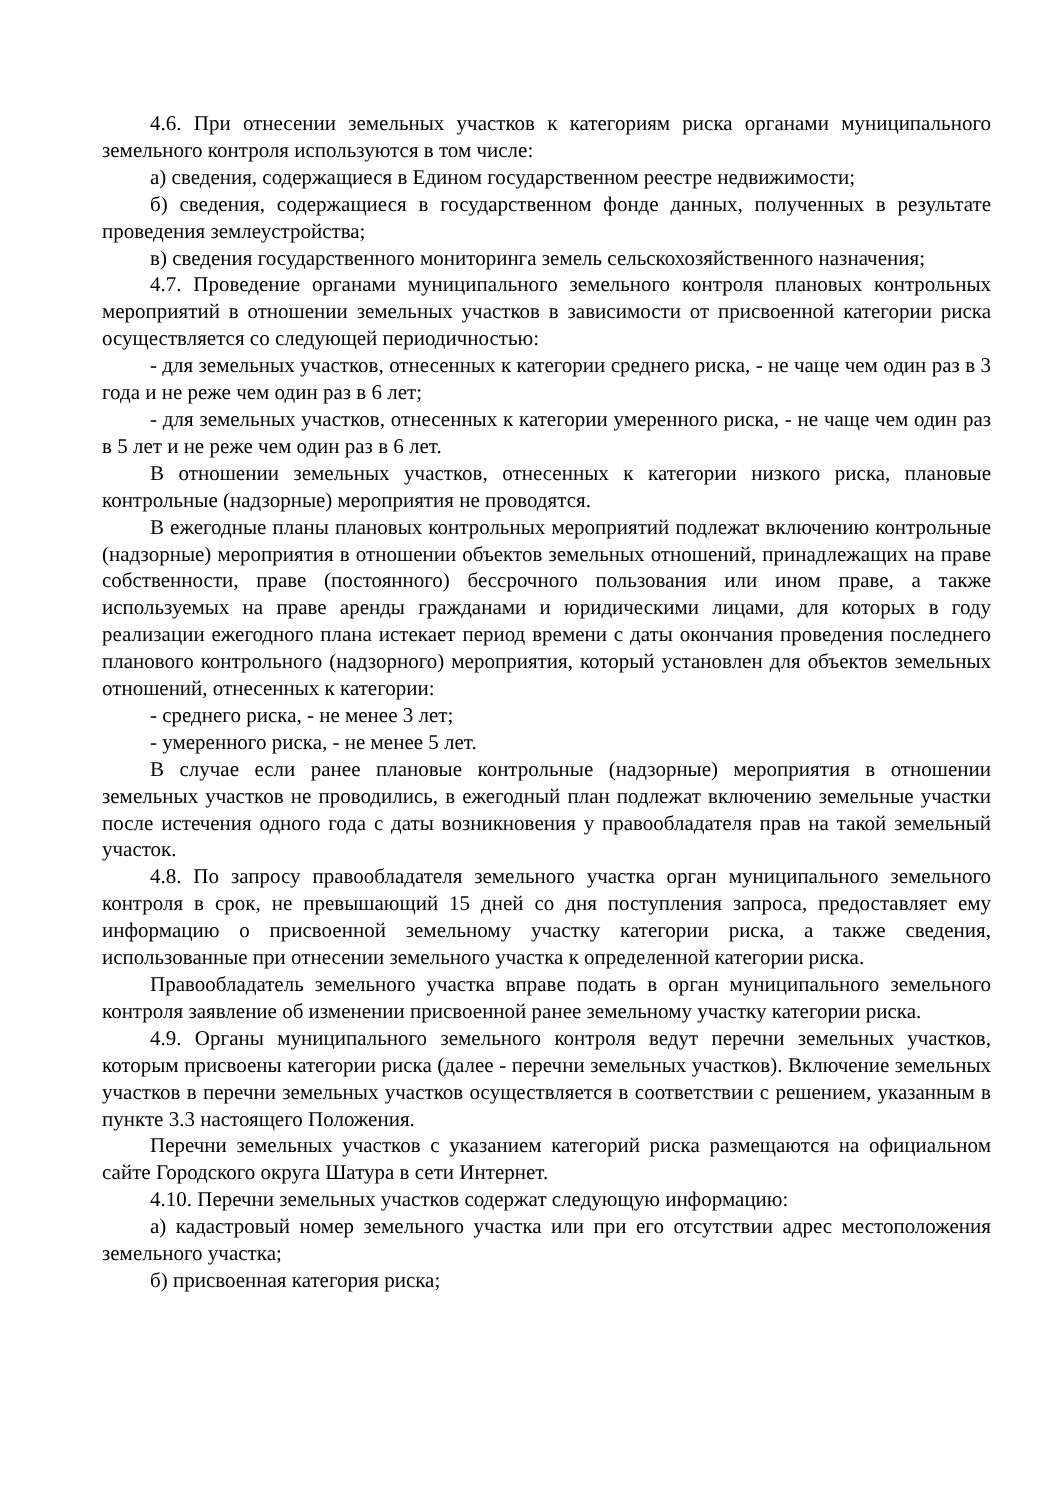4.6. При отнесении земельных участков к категориям риска органами муниципального земельного контроля используются в том числе:
а) сведения, содержащиеся в Едином государственном реестре недвижимости;
б) сведения, содержащиеся в государственном фонде данных, полученных в результате проведения землеустройства;
в) сведения государственного мониторинга земель сельскохозяйственного назначения;
4.7. Проведение органами муниципального земельного контроля плановых контрольных мероприятий в отношении земельных участков в зависимости от присвоенной категории риска осуществляется со следующей периодичностью:
- для земельных участков, отнесенных к категории среднего риска, - не чаще чем один раз в 3 года и не реже чем один раз в 6 лет;
- для земельных участков, отнесенных к категории умеренного риска, - не чаще чем один раз в 5 лет и не реже чем один раз в 6 лет.
В отношении земельных участков, отнесенных к категории низкого риска, плановые контрольные (надзорные) мероприятия не проводятся.
В ежегодные планы плановых контрольных мероприятий подлежат включению контрольные (надзорные) мероприятия в отношении объектов земельных отношений, принадлежащих на праве собственности, праве (постоянного) бессрочного пользования или ином праве, а также используемых на праве аренды гражданами и юридическими лицами, для которых в году реализации ежегодного плана истекает период времени с даты окончания проведения последнего планового контрольного (надзорного) мероприятия, который установлен для объектов земельных отношений, отнесенных к категории:
- среднего риска, - не менее 3 лет;
- умеренного риска, - не менее 5 лет.
В случае если ранее плановые контрольные (надзорные) мероприятия в отношении земельных участков не проводились, в ежегодный план подлежат включению земельные участки после истечения одного года с даты возникновения у правообладателя прав на такой земельный участок.
4.8. По запросу правообладателя земельного участка орган муниципального земельного контроля в срок, не превышающий 15 дней со дня поступления запроса, предоставляет ему информацию о присвоенной земельному участку категории риска, а также сведения, использованные при отнесении земельного участка к определенной категории риска.
Правообладатель земельного участка вправе подать в орган муниципального земельного контроля заявление об изменении присвоенной ранее земельному участку категории риска.
4.9. Органы муниципального земельного контроля ведут перечни земельных участков, которым присвоены категории риска (далее - перечни земельных участков). Включение земельных участков в перечни земельных участков осуществляется в соответствии с решением, указанным в пункте 3.3 настоящего Положения.
Перечни земельных участков с указанием категорий риска размещаются на официальном сайте Городского округа Шатура в сети Интернет.
4.10. Перечни земельных участков содержат следующую информацию:
а) кадастровый номер земельного участка или при его отсутствии адрес местоположения земельного участка;
б) присвоенная категория риска;